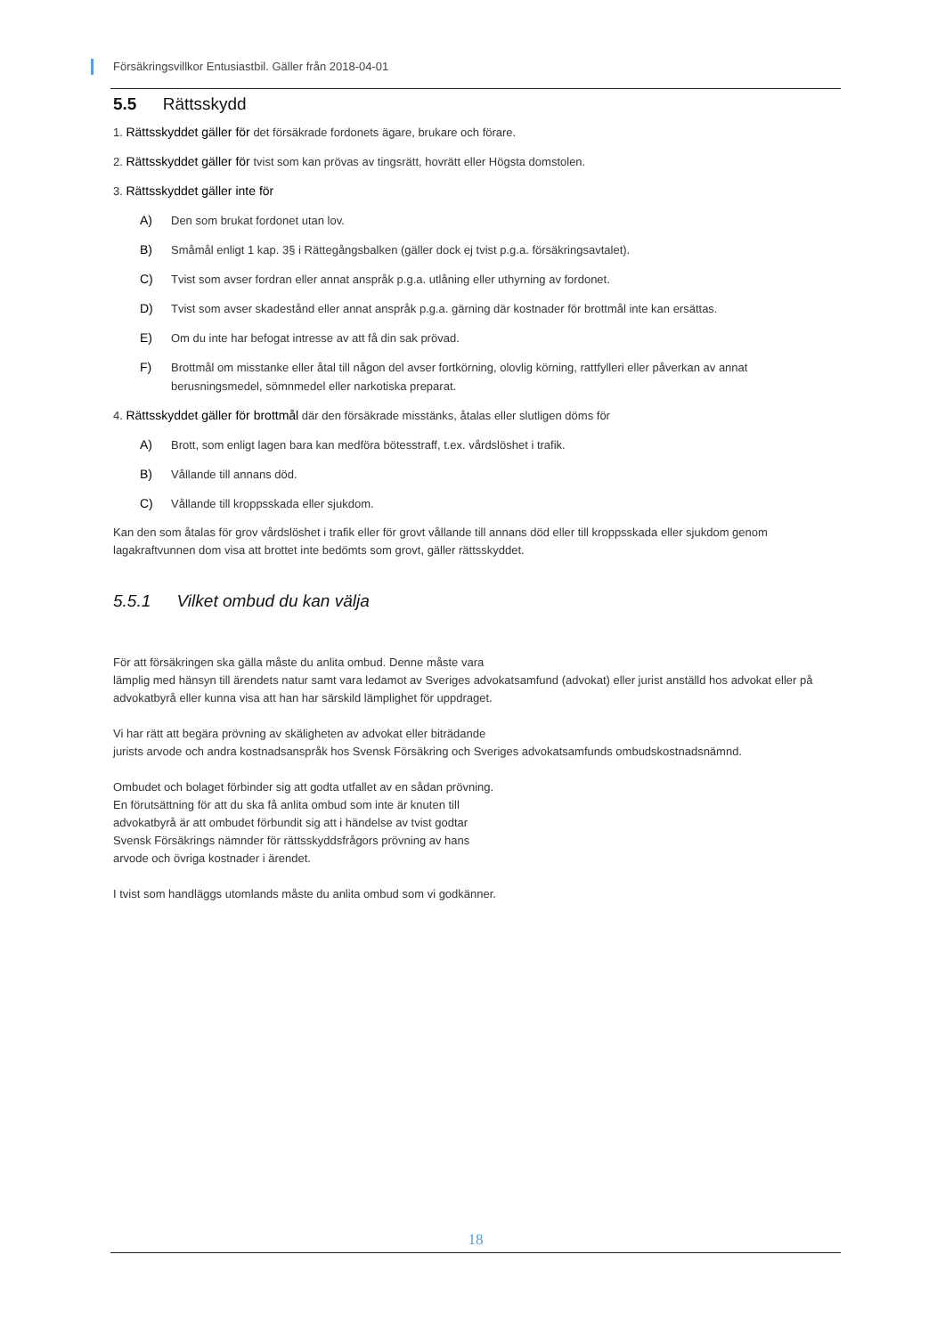Försäkringsvillkor Entusiastbil. Gäller från 2018-04-01
5.5 Rättsskydd
1. Rättsskyddet gäller för det försäkrade fordonets ägare, brukare och förare.
2. Rättsskyddet gäller för tvist som kan prövas av tingsrätt, hovrätt eller Högsta domstolen.
3. Rättsskyddet gäller inte för
A) Den som brukat fordonet utan lov.
B) Småmål enligt 1 kap. 3§ i Rättegångsbalken (gäller dock ej tvist p.g.a. försäkringsavtalet).
C) Tvist som avser fordran eller annat anspråk p.g.a. utlåning eller uthyrning av fordonet.
D) Tvist som avser skadestånd eller annat anspråk p.g.a. gärning där kostnader för brottmål inte kan ersättas.
E) Om du inte har befogat intresse av att få din sak prövad.
F) Brottmål om misstanke eller åtal till någon del avser fortkörning, olovlig körning, rattfylleri eller påverkan av annat berusningsmedel, sömnmedel eller narkotiska preparat.
4. Rättsskyddet gäller för brottmål där den försäkrade misstänks, åtalas eller slutligen döms för
A) Brott, som enligt lagen bara kan medföra bötesstraff, t.ex. vårdslöshet i trafik.
B) Vållande till annans död.
C) Vållande till kroppsskada eller sjukdom.
Kan den som åtalas för grov vårdslöshet i trafik eller för grovt vållande till annans död eller till kroppsskada eller sjukdom genom lagakraftvunnen dom visa att brottet inte bedömts som grovt, gäller rättsskyddet.
5.5.1 Vilket ombud du kan välja
För att försäkringen ska gälla måste du anlita ombud. Denne måste vara
lämplig med hänsyn till ärendets natur samt vara ledamot av Sveriges advokatsamfund (advokat) eller jurist anställd hos advokat eller på advokatbyrå eller kunna visa att han har särskild lämplighet för uppdraget.
Vi har rätt att begära prövning av skäligheten av advokat eller biträdande
jurists arvode och andra kostnadsanspråk hos Svensk Försäkring och Sveriges advokatsamfunds ombudskostnadsnämnd.
Ombudet och bolaget förbinder sig att godta utfallet av en sådan prövning.
En förutsättning för att du ska få anlita ombud som inte är knuten till
advokatbyrå är att ombudet förbundit sig att i händelse av tvist godtar
Svensk Försäkrings nämnder för rättsskyddsfrågors prövning av hans
arvode och övriga kostnader i ärendet.
I tvist som handläggs utomlands måste du anlita ombud som vi godkänner.
18